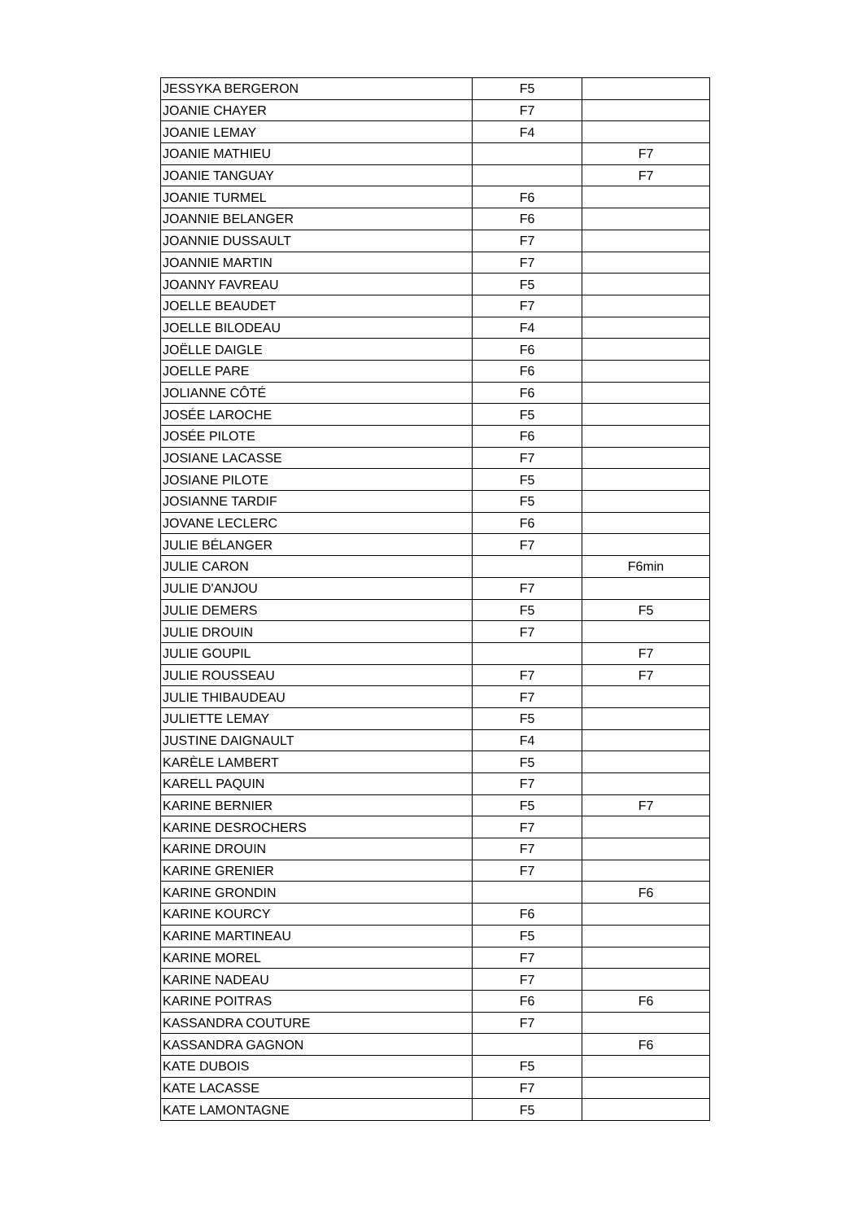| JESSYKA BERGERON | F5 | |
| JOANIE CHAYER | F7 | |
| JOANIE LEMAY | F4 | |
| JOANIE MATHIEU | | F7 |
| JOANIE TANGUAY | | F7 |
| JOANIE TURMEL | F6 | |
| JOANNIE BELANGER | F6 | |
| JOANNIE DUSSAULT | F7 | |
| JOANNIE MARTIN | F7 | |
| JOANNY FAVREAU | F5 | |
| JOELLE BEAUDET | F7 | |
| JOELLE BILODEAU | F4 | |
| JOËLLE DAIGLE | F6 | |
| JOELLE PARE | F6 | |
| JOLIANNE CÔTÉ | F6 | |
| JOSÉE LAROCHE | F5 | |
| JOSÉE PILOTE | F6 | |
| JOSIANE LACASSE | F7 | |
| JOSIANE PILOTE | F5 | |
| JOSIANNE TARDIF | F5 | |
| JOVANE LECLERC | F6 | |
| JULIE BÉLANGER | F7 | |
| JULIE CARON | | F6min |
| JULIE D'ANJOU | F7 | |
| JULIE DEMERS | F5 | F5 |
| JULIE DROUIN | F7 | |
| JULIE GOUPIL | | F7 |
| JULIE ROUSSEAU | F7 | F7 |
| JULIE THIBAUDEAU | F7 | |
| JULIETTE LEMAY | F5 | |
| JUSTINE DAIGNAULT | F4 | |
| KARÈLE LAMBERT | F5 | |
| KARELL PAQUIN | F7 | |
| KARINE BERNIER | F5 | F7 |
| KARINE DESROCHERS | F7 | |
| KARINE DROUIN | F7 | |
| KARINE GRENIER | F7 | |
| KARINE GRONDIN | | F6 |
| KARINE KOURCY | F6 | |
| KARINE MARTINEAU | F5 | |
| KARINE MOREL | F7 | |
| KARINE NADEAU | F7 | |
| KARINE POITRAS | F6 | F6 |
| KASSANDRA COUTURE | F7 | |
| KASSANDRA GAGNON | | F6 |
| KATE DUBOIS | F5 | |
| KATE LACASSE | F7 | |
| KATE LAMONTAGNE | F5 | |